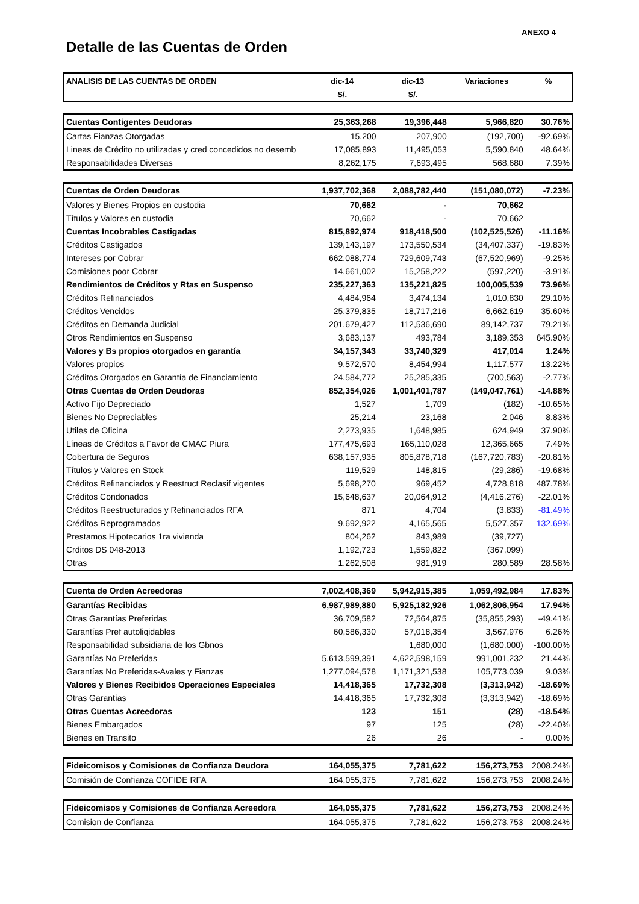ANEXO 4
Detalle de las Cuentas de Orden
| ANALISIS DE LAS CUENTAS DE ORDEN | dic-14 | dic-13 | Variaciones | % |
| --- | --- | --- | --- | --- |
| | S/. | S/. | | |
| Cuentas Contigentes Deudoras | 25,363,268 | 19,396,448 | 5,966,820 | 30.76% |
| Cartas Fianzas Otorgadas | 15,200 | 207,900 | (192,700) | -92.69% |
| Lineas de Crédito no utilizadas y cred concedidos no desemb | 17,085,893 | 11,495,053 | 5,590,840 | 48.64% |
| Responsabilidades Diversas | 8,262,175 | 7,693,495 | 568,680 | 7.39% |
| Cuentas de Orden Deudoras | 1,937,702,368 | 2,088,782,440 | (151,080,072) | -7.23% |
| Valores y Bienes Propios en custodia | 70,662 | - | 70,662 | |
| Títulos y Valores en custodia | 70,662 | - | 70,662 | |
| Cuentas Incobrables Castigadas | 815,892,974 | 918,418,500 | (102,525,526) | -11.16% |
| Créditos Castigados | 139,143,197 | 173,550,534 | (34,407,337) | -19.83% |
| Intereses por Cobrar | 662,088,774 | 729,609,743 | (67,520,969) | -9.25% |
| Comisiones poor Cobrar | 14,661,002 | 15,258,222 | (597,220) | -3.91% |
| Rendimientos de Créditos y Rtas en Suspenso | 235,227,363 | 135,221,825 | 100,005,539 | 73.96% |
| Créditos Refinanciados | 4,484,964 | 3,474,134 | 1,010,830 | 29.10% |
| Créditos Vencidos | 25,379,835 | 18,717,216 | 6,662,619 | 35.60% |
| Créditos en Demanda Judicial | 201,679,427 | 112,536,690 | 89,142,737 | 79.21% |
| Otros Rendimientos en Suspenso | 3,683,137 | 493,784 | 3,189,353 | 645.90% |
| Valores y Bs propios otorgados en garantía | 34,157,343 | 33,740,329 | 417,014 | 1.24% |
| Valores propios | 9,572,570 | 8,454,994 | 1,117,577 | 13.22% |
| Créditos Otorgados en Garantía de Financiamiento | 24,584,772 | 25,285,335 | (700,563) | -2.77% |
| Otras Cuentas de Orden Deudoras | 852,354,026 | 1,001,401,787 | (149,047,761) | -14.88% |
| Activo Fijo Depreciado | 1,527 | 1,709 | (182) | -10.65% |
| Bienes No Depreciables | 25,214 | 23,168 | 2,046 | 8.83% |
| Utiles de Oficina | 2,273,935 | 1,648,985 | 624,949 | 37.90% |
| Líneas de Créditos a Favor de CMAC Piura | 177,475,693 | 165,110,028 | 12,365,665 | 7.49% |
| Cobertura de Seguros | 638,157,935 | 805,878,718 | (167,720,783) | -20.81% |
| Títulos y Valores en Stock | 119,529 | 148,815 | (29,286) | -19.68% |
| Créditos Refinanciados y Reestruct Reclasif vigentes | 5,698,270 | 969,452 | 4,728,818 | 487.78% |
| Créditos Condonados | 15,648,637 | 20,064,912 | (4,416,276) | -22.01% |
| Créditos Reestructurados y Refinanciados RFA | 871 | 4,704 | (3,833) | -81.49% |
| Créditos Reprogramados | 9,692,922 | 4,165,565 | 5,527,357 | 132.69% |
| Prestamos Hipotecarios 1ra vivienda | 804,262 | 843,989 | (39,727) | |
| Crditos DS 048-2013 | 1,192,723 | 1,559,822 | (367,099) | |
| Otras | 1,262,508 | 981,919 | 280,589 | 28.58% |
| Cuenta de Orden Acreedoras | 7,002,408,369 | 5,942,915,385 | 1,059,492,984 | 17.83% |
| Garantías Recibidas | 6,987,989,880 | 5,925,182,926 | 1,062,806,954 | 17.94% |
| Otras Garantías Preferidas | 36,709,582 | 72,564,875 | (35,855,293) | -49.41% |
| Garantías Pref autoliqidables | 60,586,330 | 57,018,354 | 3,567,976 | 6.26% |
| Responsabilidad subsidiaria de los Gbnos | | 1,680,000 | (1,680,000) | -100.00% |
| Garantías No Preferidas | 5,613,599,391 | 4,622,598,159 | 991,001,232 | 21.44% |
| Garantías No Preferidas-Avales y Fianzas | 1,277,094,578 | 1,171,321,538 | 105,773,039 | 9.03% |
| Valores y Bienes Recibidos Operaciones Especiales | 14,418,365 | 17,732,308 | (3,313,942) | -18.69% |
| Otras Garantías | 14,418,365 | 17,732,308 | (3,313,942) | -18.69% |
| Otras Cuentas Acreedoras | 123 | 151 | (28) | -18.54% |
| Bienes Embargados | 97 | 125 | (28) | -22.40% |
| Bienes en Transito | 26 | 26 | - | 0.00% |
| Fideicomisos y Comisiones de Confianza Deudora | 164,055,375 | 7,781,622 | 156,273,753 | 2008.24% |
| Comisión de Confianza COFIDE RFA | 164,055,375 | 7,781,622 | 156,273,753 | 2008.24% |
| Fideicomisos y Comisiones de Confianza Acreedora | 164,055,375 | 7,781,622 | 156,273,753 | 2008.24% |
| Comision de Confianza | 164,055,375 | 7,781,622 | 156,273,753 | 2008.24% |